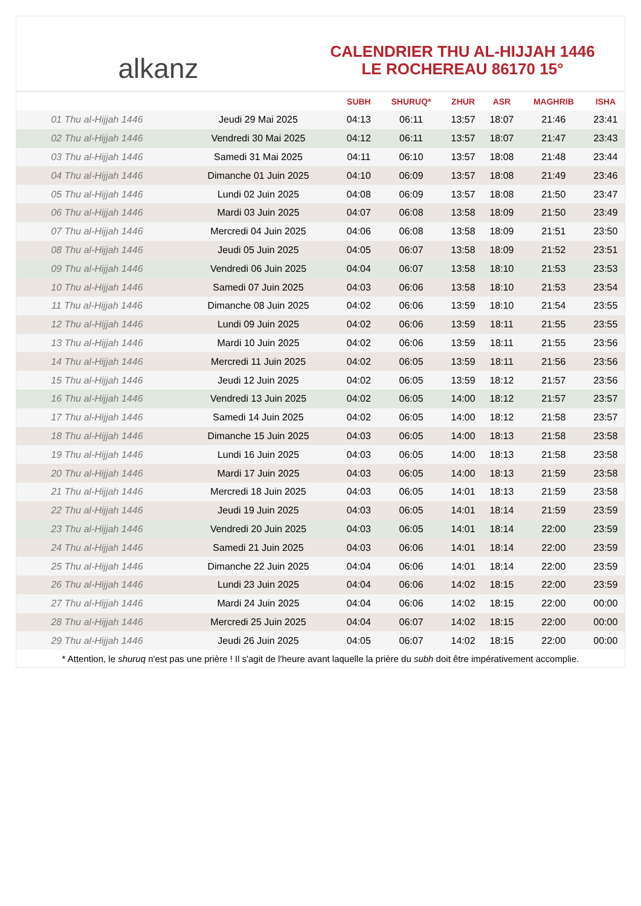alkanz
CALENDRIER THU AL-HIJJAH 1446
LE ROCHEREAU 86170 15°
| | | SUBH | SHURUQ* | ZHUR | ASR | MAGHRIB | ISHA |
| --- | --- | --- | --- | --- | --- | --- | --- |
| 01 Thu al-Hijjah 1446 | Jeudi 29 Mai 2025 | 04:13 | 06:11 | 13:57 | 18:07 | 21:46 | 23:41 |
| 02 Thu al-Hijjah 1446 | Vendredi 30 Mai 2025 | 04:12 | 06:11 | 13:57 | 18:07 | 21:47 | 23:43 |
| 03 Thu al-Hijjah 1446 | Samedi 31 Mai 2025 | 04:11 | 06:10 | 13:57 | 18:08 | 21:48 | 23:44 |
| 04 Thu al-Hijjah 1446 | Dimanche 01 Juin 2025 | 04:10 | 06:09 | 13:57 | 18:08 | 21:49 | 23:46 |
| 05 Thu al-Hijjah 1446 | Lundi 02 Juin 2025 | 04:08 | 06:09 | 13:57 | 18:08 | 21:50 | 23:47 |
| 06 Thu al-Hijjah 1446 | Mardi 03 Juin 2025 | 04:07 | 06:08 | 13:58 | 18:09 | 21:50 | 23:49 |
| 07 Thu al-Hijjah 1446 | Mercredi 04 Juin 2025 | 04:06 | 06:08 | 13:58 | 18:09 | 21:51 | 23:50 |
| 08 Thu al-Hijjah 1446 | Jeudi 05 Juin 2025 | 04:05 | 06:07 | 13:58 | 18:09 | 21:52 | 23:51 |
| 09 Thu al-Hijjah 1446 | Vendredi 06 Juin 2025 | 04:04 | 06:07 | 13:58 | 18:10 | 21:53 | 23:53 |
| 10 Thu al-Hijjah 1446 | Samedi 07 Juin 2025 | 04:03 | 06:06 | 13:58 | 18:10 | 21:53 | 23:54 |
| 11 Thu al-Hijjah 1446 | Dimanche 08 Juin 2025 | 04:02 | 06:06 | 13:59 | 18:10 | 21:54 | 23:55 |
| 12 Thu al-Hijjah 1446 | Lundi 09 Juin 2025 | 04:02 | 06:06 | 13:59 | 18:11 | 21:55 | 23:55 |
| 13 Thu al-Hijjah 1446 | Mardi 10 Juin 2025 | 04:02 | 06:06 | 13:59 | 18:11 | 21:55 | 23:56 |
| 14 Thu al-Hijjah 1446 | Mercredi 11 Juin 2025 | 04:02 | 06:05 | 13:59 | 18:11 | 21:56 | 23:56 |
| 15 Thu al-Hijjah 1446 | Jeudi 12 Juin 2025 | 04:02 | 06:05 | 13:59 | 18:12 | 21:57 | 23:56 |
| 16 Thu al-Hijjah 1446 | Vendredi 13 Juin 2025 | 04:02 | 06:05 | 14:00 | 18:12 | 21:57 | 23:57 |
| 17 Thu al-Hijjah 1446 | Samedi 14 Juin 2025 | 04:02 | 06:05 | 14:00 | 18:12 | 21:58 | 23:57 |
| 18 Thu al-Hijjah 1446 | Dimanche 15 Juin 2025 | 04:03 | 06:05 | 14:00 | 18:13 | 21:58 | 23:58 |
| 19 Thu al-Hijjah 1446 | Lundi 16 Juin 2025 | 04:03 | 06:05 | 14:00 | 18:13 | 21:58 | 23:58 |
| 20 Thu al-Hijjah 1446 | Mardi 17 Juin 2025 | 04:03 | 06:05 | 14:00 | 18:13 | 21:59 | 23:58 |
| 21 Thu al-Hijjah 1446 | Mercredi 18 Juin 2025 | 04:03 | 06:05 | 14:01 | 18:13 | 21:59 | 23:58 |
| 22 Thu al-Hijjah 1446 | Jeudi 19 Juin 2025 | 04:03 | 06:05 | 14:01 | 18:14 | 21:59 | 23:59 |
| 23 Thu al-Hijjah 1446 | Vendredi 20 Juin 2025 | 04:03 | 06:05 | 14:01 | 18:14 | 22:00 | 23:59 |
| 24 Thu al-Hijjah 1446 | Samedi 21 Juin 2025 | 04:03 | 06:06 | 14:01 | 18:14 | 22:00 | 23:59 |
| 25 Thu al-Hijjah 1446 | Dimanche 22 Juin 2025 | 04:04 | 06:06 | 14:01 | 18:14 | 22:00 | 23:59 |
| 26 Thu al-Hijjah 1446 | Lundi 23 Juin 2025 | 04:04 | 06:06 | 14:02 | 18:15 | 22:00 | 23:59 |
| 27 Thu al-Hijjah 1446 | Mardi 24 Juin 2025 | 04:04 | 06:06 | 14:02 | 18:15 | 22:00 | 00:00 |
| 28 Thu al-Hijjah 1446 | Mercredi 25 Juin 2025 | 04:04 | 06:07 | 14:02 | 18:15 | 22:00 | 00:00 |
| 29 Thu al-Hijjah 1446 | Jeudi 26 Juin 2025 | 04:05 | 06:07 | 14:02 | 18:15 | 22:00 | 00:00 |
* Attention, le shuruq n'est pas une prière ! Il s'agit de l'heure avant laquelle la prière du subh doit être impérativement accomplie.